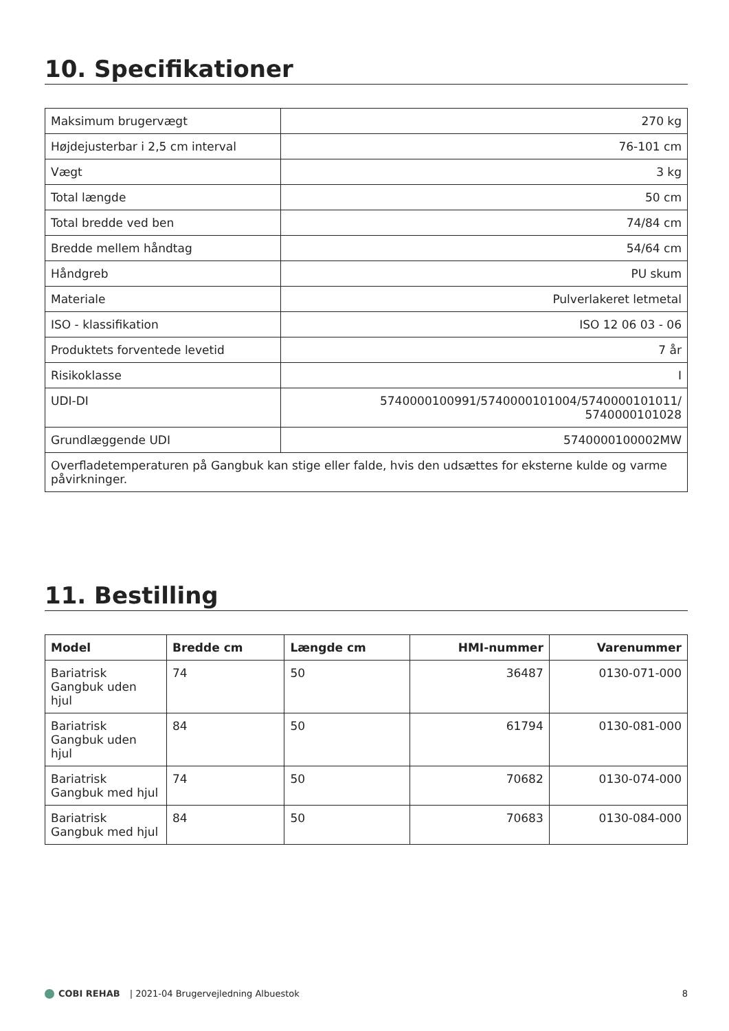10. Specifikationer
| Maksimum brugervægt | 270 kg |
| Højdejusterbar i 2,5 cm interval | 76-101 cm |
| Vægt | 3 kg |
| Total længde | 50 cm |
| Total bredde ved ben | 74/84 cm |
| Bredde mellem håndtag | 54/64 cm |
| Håndgreb | PU skum |
| Materiale | Pulverlakeret letmetal |
| ISO - klassifikation | ISO 12 06 03 - 06 |
| Produktets forventede levetid | 7 år |
| Risikoklasse | I |
| UDI-DI | 5740000100991/5740000101004/5740000101011/ 5740000101028 |
| Grundlæggende UDI | 5740000100002MW |
| Overfladetemperaturen på Gangbuk kan stige eller falde, hvis den udsættes for eksterne kulde og varme påvirkninger. | |
11. Bestilling
| Model | Bredde cm | Længde cm | HMI-nummer | Varenummer |
| --- | --- | --- | --- | --- |
| Bariatrisk Gangbuk uden hjul | 74 | 50 | 36487 | 0130-071-000 |
| Bariatrisk Gangbuk uden hjul | 84 | 50 | 61794 | 0130-081-000 |
| Bariatrisk Gangbuk med hjul | 74 | 50 | 70682 | 0130-074-000 |
| Bariatrisk Gangbuk med hjul | 84 | 50 | 70683 | 0130-084-000 |
COBI REHAB | 2021-04 Brugervejledning Albuestok
8